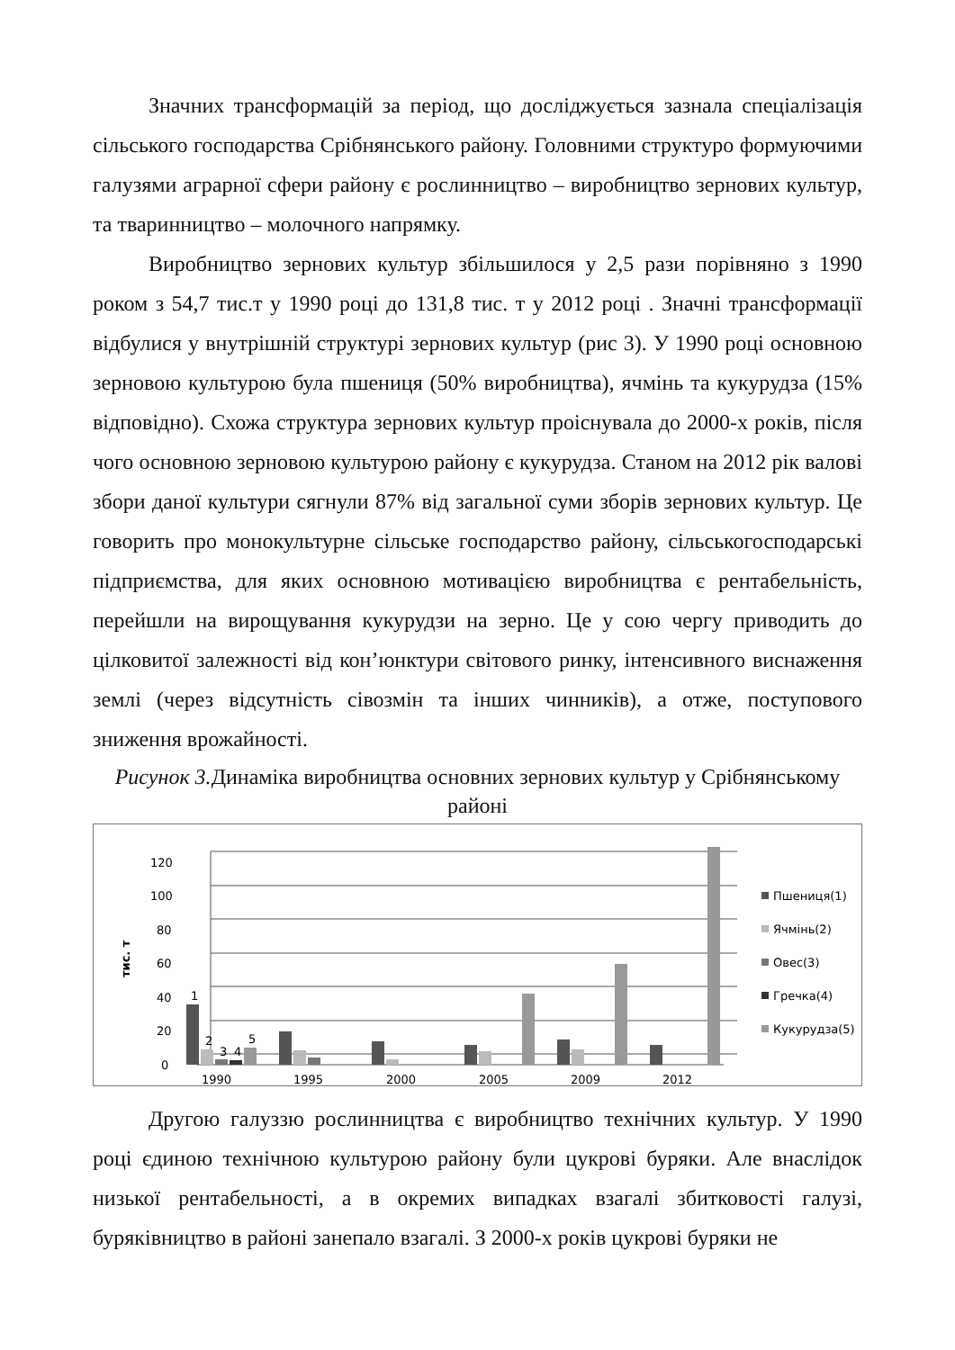Значних трансформацій за період, що досліджується зазнала спеціалізація сільського господарства Срібнянського району. Головними структуро формуючими галузями аграрної сфери району є рослинництво – виробництво зернових культур, та тваринництво – молочного напрямку.
Виробництво зернових культур збільшилося у 2,5 рази порівняно з 1990 роком з 54,7 тис.т у 1990 році до 131,8 тис. т у 2012 році . Значні трансформації відбулися у внутрішній структурі зернових культур (рис 3). У 1990 році основною зерновою культурою була пшениця (50% виробництва), ячмінь та кукурудза (15% відповідно). Схожа структура зернових культур проіснувала до 2000-х років, після чого основною зерновою культурою району є кукурудза. Станом на 2012 рік валові збори даної культури сягнули 87% від загальної суми зборів зернових культур. Це говорить про монокультурне сільське господарство району, сільськогосподарські підприємства, для яких основною мотивацією виробництва є рентабельність, перейшли на вирощування кукурудзи на зерно. Це у сою чергу приводить до цілковитої залежності від кон’юнктури світового ринку, інтенсивного виснаження землі (через відсутність сівозмін та інших чинників), а отже, поступового зниження врожайності.
Рисунок 3. Динаміка виробництва основних зернових культур у Срібнянському районі
0
20
40
60
80
100
120
тис. т
1
2
3
4
5
1990
1995
2000
2005
2009
2012
Пшениця(1)
Ячмінь(2)
Овес(3)
Гречка(4)
Кукурудза(5)
Другою галуззю рослинництва є виробництво технічних культур. У 1990 році єдиною технічною культурою району були цукрові буряки. Але внаслідок низької рентабельності, а в окремих випадках взагалі збитковості галузі, буряківництво в районі занепало взагалі. З 2000-х років цукрові буряки не